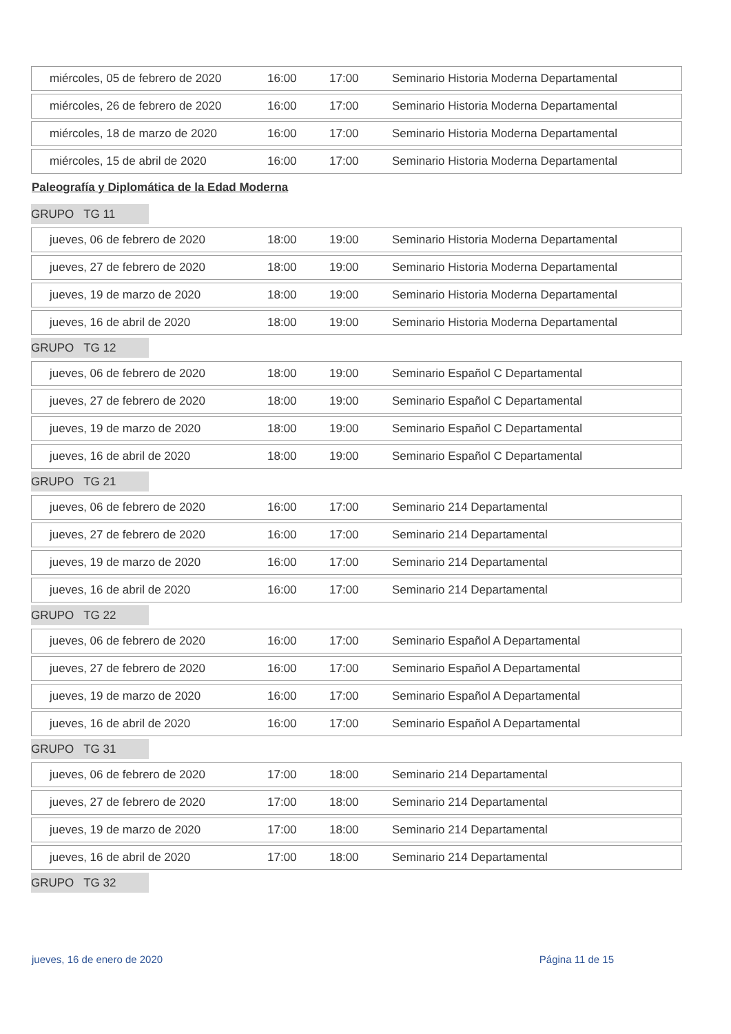| miércoles, 05 de febrero de 2020 | 16:00 | 17:00 | Seminario Historia Moderna Departamental |
| miércoles, 26 de febrero de 2020 | 16:00 | 17:00 | Seminario Historia Moderna Departamental |
| miércoles, 18 de marzo de 2020 | 16:00 | 17:00 | Seminario Historia Moderna Departamental |
| miércoles, 15 de abril de 2020 | 16:00 | 17:00 | Seminario Historia Moderna Departamental |
Paleografía y Diplomática de la Edad Moderna
GRUPO TG 11
| jueves, 06 de febrero de 2020 | 18:00 | 19:00 | Seminario Historia Moderna Departamental |
| jueves, 27 de febrero de 2020 | 18:00 | 19:00 | Seminario Historia Moderna Departamental |
| jueves, 19 de marzo de 2020 | 18:00 | 19:00 | Seminario Historia Moderna Departamental |
| jueves, 16 de abril de 2020 | 18:00 | 19:00 | Seminario Historia Moderna Departamental |
GRUPO TG 12
| jueves, 06 de febrero de 2020 | 18:00 | 19:00 | Seminario Español C Departamental |
| jueves, 27 de febrero de 2020 | 18:00 | 19:00 | Seminario Español C Departamental |
| jueves, 19 de marzo de 2020 | 18:00 | 19:00 | Seminario Español C Departamental |
| jueves, 16 de abril de 2020 | 18:00 | 19:00 | Seminario Español C Departamental |
GRUPO TG 21
| jueves, 06 de febrero de 2020 | 16:00 | 17:00 | Seminario 214 Departamental |
| jueves, 27 de febrero de 2020 | 16:00 | 17:00 | Seminario 214 Departamental |
| jueves, 19 de marzo de 2020 | 16:00 | 17:00 | Seminario 214 Departamental |
| jueves, 16 de abril de 2020 | 16:00 | 17:00 | Seminario 214 Departamental |
GRUPO TG 22
| jueves, 06 de febrero de 2020 | 16:00 | 17:00 | Seminario Español A Departamental |
| jueves, 27 de febrero de 2020 | 16:00 | 17:00 | Seminario Español A Departamental |
| jueves, 19 de marzo de 2020 | 16:00 | 17:00 | Seminario Español A Departamental |
| jueves, 16 de abril de 2020 | 16:00 | 17:00 | Seminario Español A Departamental |
GRUPO TG 31
| jueves, 06 de febrero de 2020 | 17:00 | 18:00 | Seminario 214 Departamental |
| jueves, 27 de febrero de 2020 | 17:00 | 18:00 | Seminario 214 Departamental |
| jueves, 19 de marzo de 2020 | 17:00 | 18:00 | Seminario 214 Departamental |
| jueves, 16 de abril de 2020 | 17:00 | 18:00 | Seminario 214 Departamental |
GRUPO TG 32
jueves, 16 de enero de 2020 Página 11 de 15